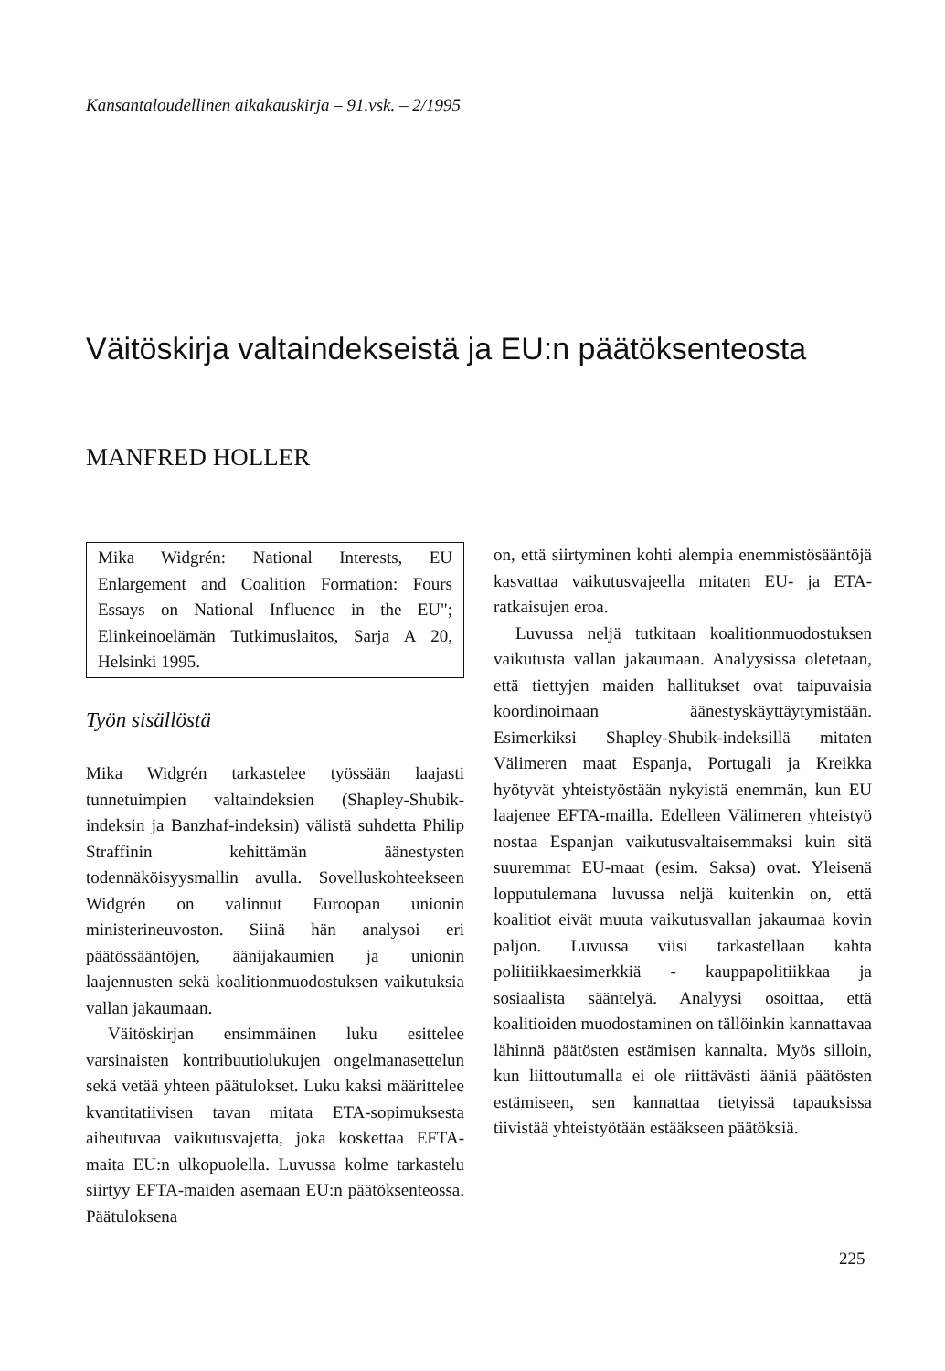Kansantaloudellinen aikakauskirja – 91.vsk. – 2/1995
Väitöskirja valtaindekseistä ja EU:n päätöksenteosta
MANFRED HOLLER
Mika Widgrén: National Interests, EU Enlargement and Coalition Formation: Fours Essays on National Influence in the EU"; Elinkeinoelämän Tutkimuslaitos, Sarja A 20, Helsinki 1995.
Työn sisällöstä
Mika Widgrén tarkastelee työssään laajasti tunnetuimpien valtaindeksien (Shapley-Shubik-indeksin ja Banzhaf-indeksin) välistä suhdetta Philip Straffinin kehittämän äänestysten todennäköisyysmallin avulla. Sovelluskohteekseen Widgrén on valinnut Euroopan unionin ministerineuvoston. Siinä hän analysoi eri päätössääntöjen, äänijakaumien ja unionin laajennusten sekä koalitionmuodostuksen vaikutuksia vallan jakaumaan.
Väitöskirjan ensimmäinen luku esittelee varsinaisten kontribuutiolukujen ongelmanasettelun sekä vetää yhteen päätulokset. Luku kaksi määrittelee kvantitatiivisen tavan mitata ETA-sopimuksesta aiheutuvaa vaikutusvajetta, joka koskettaa EFTA-maita EU:n ulkopuolella. Luvussa kolme tarkastelu siirtyy EFTA-maiden asemaan EU:n päätöksenteossa. Päätuloksena
on, että siirtyminen kohti alempia enemmistösääntöjä kasvattaa vaikutusvajeella mitaten EU- ja ETA-ratkaisujen eroa.
Luvussa neljä tutkitaan koalitionmuodostuksen vaikutusta vallan jakaumaan. Analyysissa oletetaan, että tiettyjen maiden hallitukset ovat taipuvaisia koordinoimaan äänestyskäyttäytymistään. Esimerkiksi Shapley-Shubik-indeksillä mitaten Välimeren maat Espanja, Portugali ja Kreikka hyötyvät yhteistyöstään nykyistä enemmän, kun EU laajenee EFTA-mailla. Edelleen Välimeren yhteistyö nostaa Espanjan vaikutusvaltaisemmaksi kuin sitä suuremmat EU-maat (esim. Saksa) ovat. Yleisenä lopputulemana luvussa neljä kuitenkin on, että koalitiot eivät muuta vaikutusvallan jakaumaa kovin paljon. Luvussa viisi tarkastellaan kahta poliitiikkaesimerkkiä - kauppapolitiikkaa ja sosiaalista sääntelyä. Analyysi osoittaa, että koalitioiden muodostaminen on tällöinkin kannattavaa lähinnä päätösten estämisen kannalta. Myös silloin, kun liittoutumalla ei ole riittävästi ääniä päätösten estämiseen, sen kannattaa tietyissä tapauksissa tiivistää yhteistyötään estääkseen päätöksiä.
225